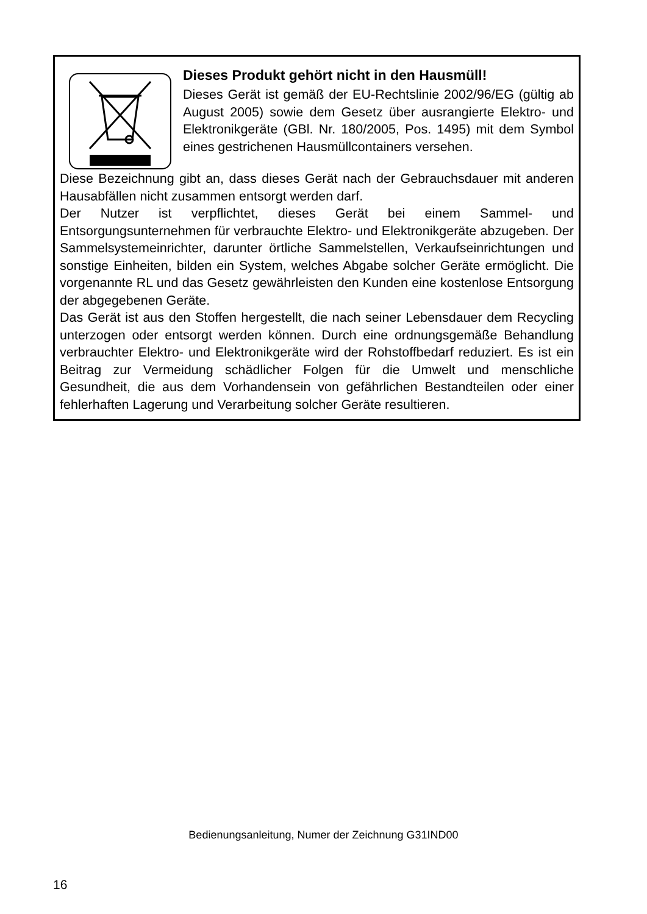Dieses Produkt gehört nicht in den Hausmüll!
Dieses Gerät ist gemäß der EU-Rechtslinie 2002/96/EG (gültig ab August 2005) sowie dem Gesetz über ausrangierte Elektro- und Elektronikgeräte (GBl. Nr. 180/2005, Pos. 1495) mit dem Symbol eines gestrichenen Hausmüllcontainers versehen.
Diese Bezeichnung gibt an, dass dieses Gerät nach der Gebrauchsdauer mit anderen Hausabfällen nicht zusammen entsorgt werden darf.
Der Nutzer ist verpflichtet, dieses Gerät bei einem Sammel- und Entsorgungsunternehmen für verbrauchte Elektro- und Elektronikgeräte abzugeben. Der Sammelsystemeinrichter, darunter örtliche Sammelstellen, Verkaufseinrichtungen und sonstige Einheiten, bilden ein System, welches Abgabe solcher Geräte ermöglicht. Die vorgenannte RL und das Gesetz gewährleisten den Kunden eine kostenlose Entsorgung der abgegebenen Geräte.
Das Gerät ist aus den Stoffen hergestellt, die nach seiner Lebensdauer dem Recycling unterzogen oder entsorgt werden können. Durch eine ordnungsgemäße Behandlung verbrauchter Elektro- und Elektronikgeräte wird der Rohstoffbedarf reduziert. Es ist ein Beitrag zur Vermeidung schädlicher Folgen für die Umwelt und menschliche Gesundheit, die aus dem Vorhandensein von gefährlichen Bestandteilen oder einer fehlerhaften Lagerung und Verarbeitung solcher Geräte resultieren.
Bedienungsanleitung, Numer der Zeichnung G31IND00
16